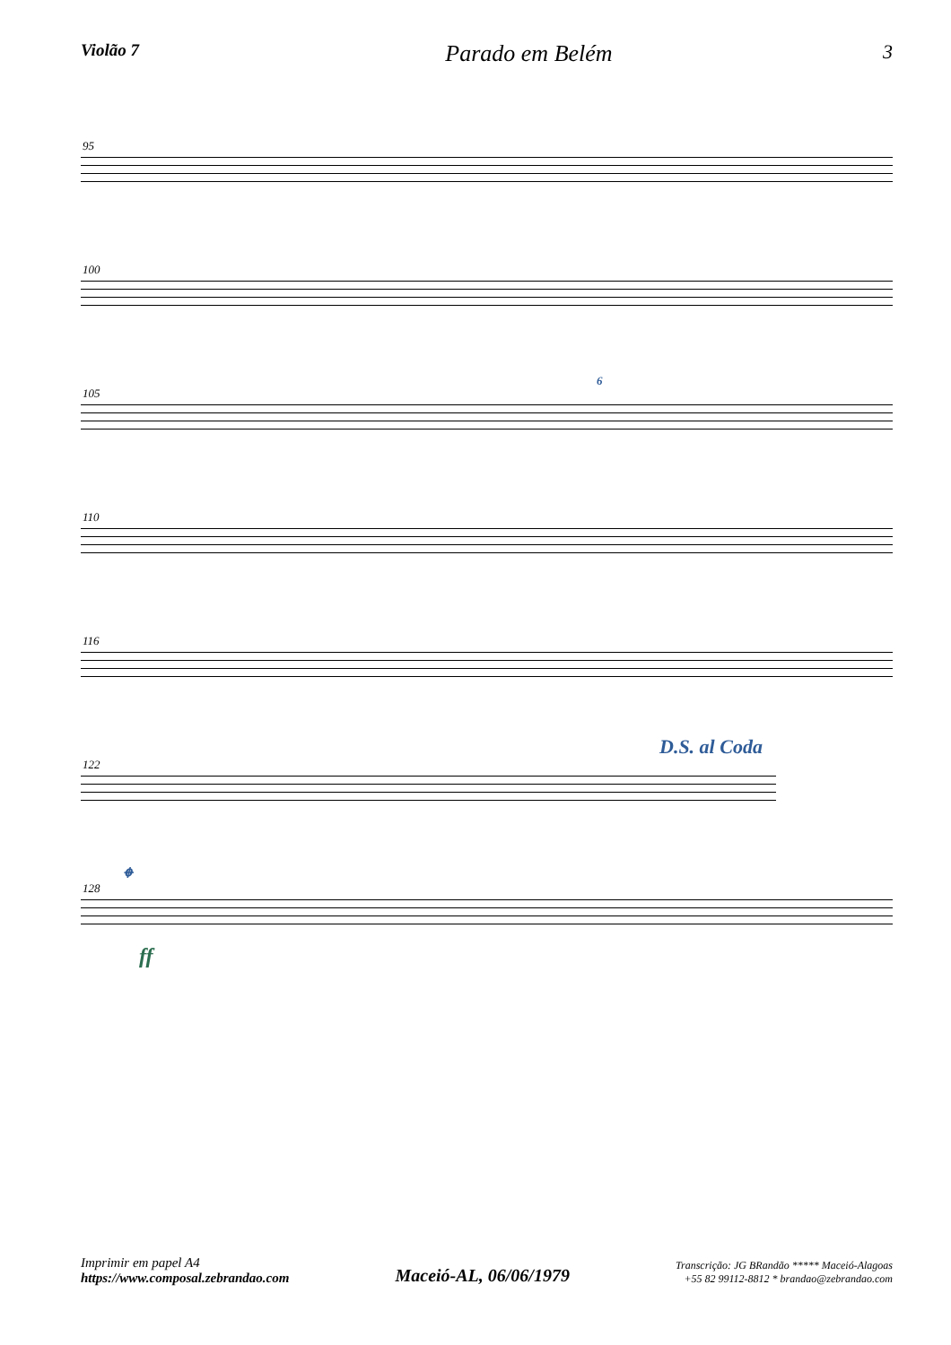Violão 7
Parado em Belém
3
95
100
105
6
110
116
D.S. al Coda
122
𝄌
128
ff
Imprimir em papel A4
https://www.composal.zebrandao.com
Maceió-AL, 06/06/1979
Transcrição: JG BRandão ***** Maceió-Alagoas
+55 82 99112-8812 * brandao@zebrandao.com